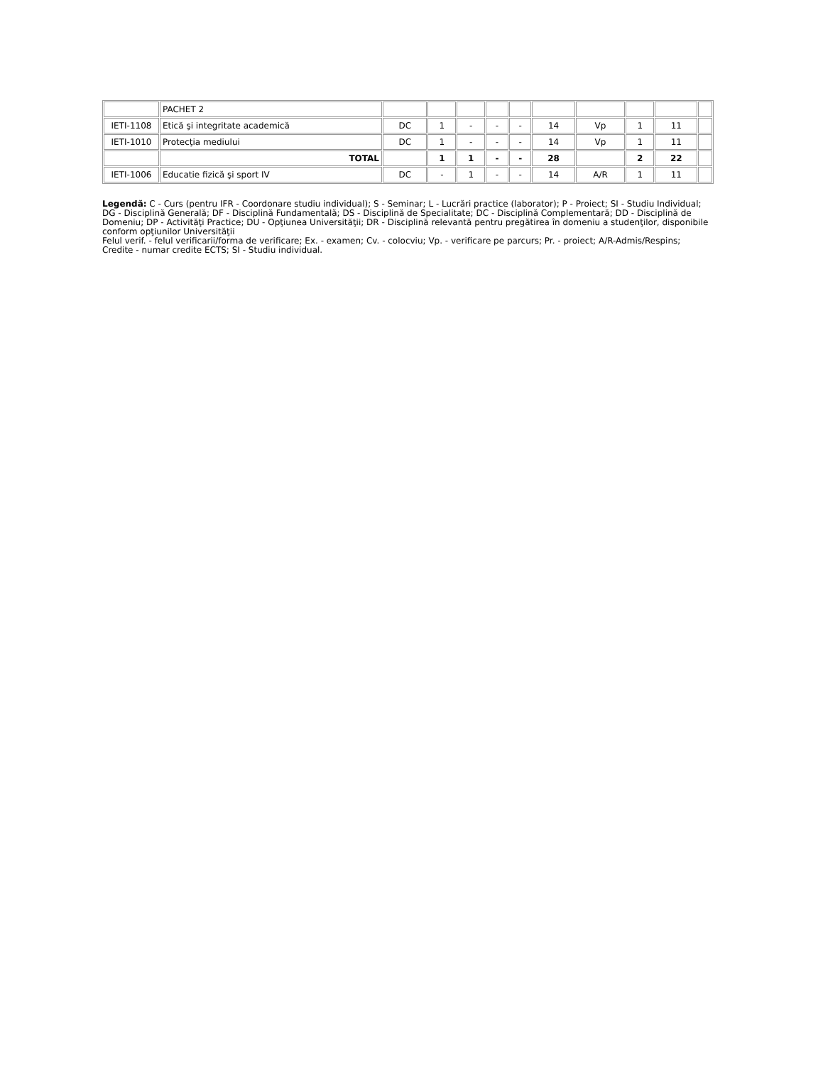| | PACHET 2 | | | | | | | | | | |
| IETI-1108 | Etică şi integritate academică | DC | 1 | - | - | - | 14 | Vp | 1 | 11 | |
| IETI-1010 | Protecţia mediului | DC | 1 | - | - | - | 14 | Vp | 1 | 11 | |
| | TOTAL | | 1 | 1 | - | - | 28 | | 2 | 22 | |
| IETI-1006 | Educatie fizică şi sport IV | DC | - | 1 | - | - | 14 | A/R | 1 | 11 | |
Legendă: C - Curs (pentru IFR - Coordonare studiu individual); S - Seminar; L - Lucrări practice (laborator); P - Proiect; SI - Studiu Individual;
DG - Disciplină Generală; DF - Disciplină Fundamentală; DS - Disciplină de Specialitate; DC - Disciplină Complementară; DD - Disciplină de Domeniu; DP - Activităţi Practice; DU - Opţiunea Universităţii; DR - Disciplină relevantă pentru pregătirea în domeniu a studenţilor, disponibile conform opţiunilor Universităţii
Felul verif. - felul verificarii/forma de verificare; Ex. - examen; Cv. - colocviu; Vp. - verificare pe parcurs; Pr. - proiect; A/R-Admis/Respins; Credite - numar credite ECTS; SI - Studiu individual.